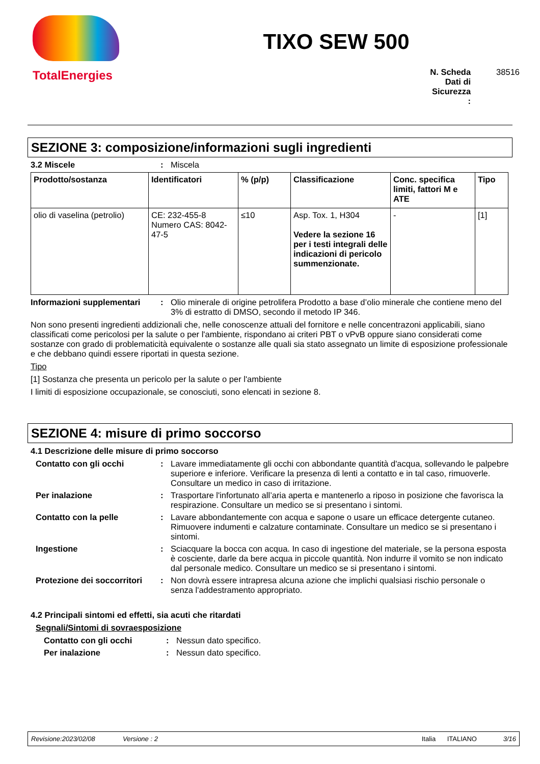TotalEnergies
TIXO SEW 500
N. Scheda Dati di Sicurezza : 38516
SEZIONE 3: composizione/informazioni sugli ingredienti
3.2 Miscele : Miscela
| Prodotto/sostanza | Identificatori | % (p/p) | Classificazione | Conc. specifica limiti, fattori M e ATE | Tipo |
| --- | --- | --- | --- | --- | --- |
| olio di vaselina (petrolio) | CE: 232-455-8 Numero CAS: 8042-47-5 | ≤10 | Asp. Tox. 1, H304 Vedere la sezione 16 per i testi integrali delle indicazioni di pericolo summenzionate. | - | [1] |
Informazioni supplementari
: Olio minerale di origine petrolifera Prodotto a base d’olio minerale che contiene meno del 3% di estratto di DMSO, secondo il metodo IP 346.
Non sono presenti ingredienti addizionali che, nelle conoscenze attuali del fornitore e nelle concentrazoni applicabili, siano classificati come pericolosi per la salute o per l'ambiente, rispondano ai criteri PBT o vPvB oppure siano considerati come sostanze con grado di problematicità equivalente o sostanze alle quali sia stato assegnato un limite di esposizione professionale e che debbano quindi essere riportati in questa sezione.
Tipo
[1] Sostanza che presenta un pericolo per la salute o per l'ambiente
I limiti di esposizione occupazionale, se conosciuti, sono elencati in sezione 8.
SEZIONE 4: misure di primo soccorso
4.1 Descrizione delle misure di primo soccorso
Contatto con gli occhi : Lavare immediatamente gli occhi con abbondante quantità d'acqua, sollevando le palpebre superiore e inferiore. Verificare la presenza di lenti a contatto e in tal caso, rimuoverle. Consultare un medico in caso di irritazione.
Per inalazione : Trasportare l'infortunato all’aria aperta e mantenerlo a riposo in posizione che favorisca la respirazione. Consultare un medico se si presentano i sintomi.
Contatto con la pelle : Lavare abbondantemente con acqua e sapone o usare un efficace detergente cutaneo. Rimuovere indumenti e calzature contaminate. Consultare un medico se si presentano i sintomi.
Ingestione : Sciacquare la bocca con acqua. In caso di ingestione del materiale, se la persona esposta è cosciente, darle da bere acqua in piccole quantità. Non indurre il vomito se non indicato dal personale medico. Consultare un medico se si presentano i sintomi.
Protezione dei soccorritori
: Non dovrà essere intrapresa alcuna azione che implichi qualsiasi rischio personale o senza l'addestramento appropriato.
4.2 Principali sintomi ed effetti, sia acuti che ritardati
Segnali/Sintomi di sovraesposizione
Contatto con gli occhi : Nessun dato specifico.
Per inalazione : Nessun dato specifico.
Revisione:2023/02/08 Versione : 2 Italia ITALIANO 3/16